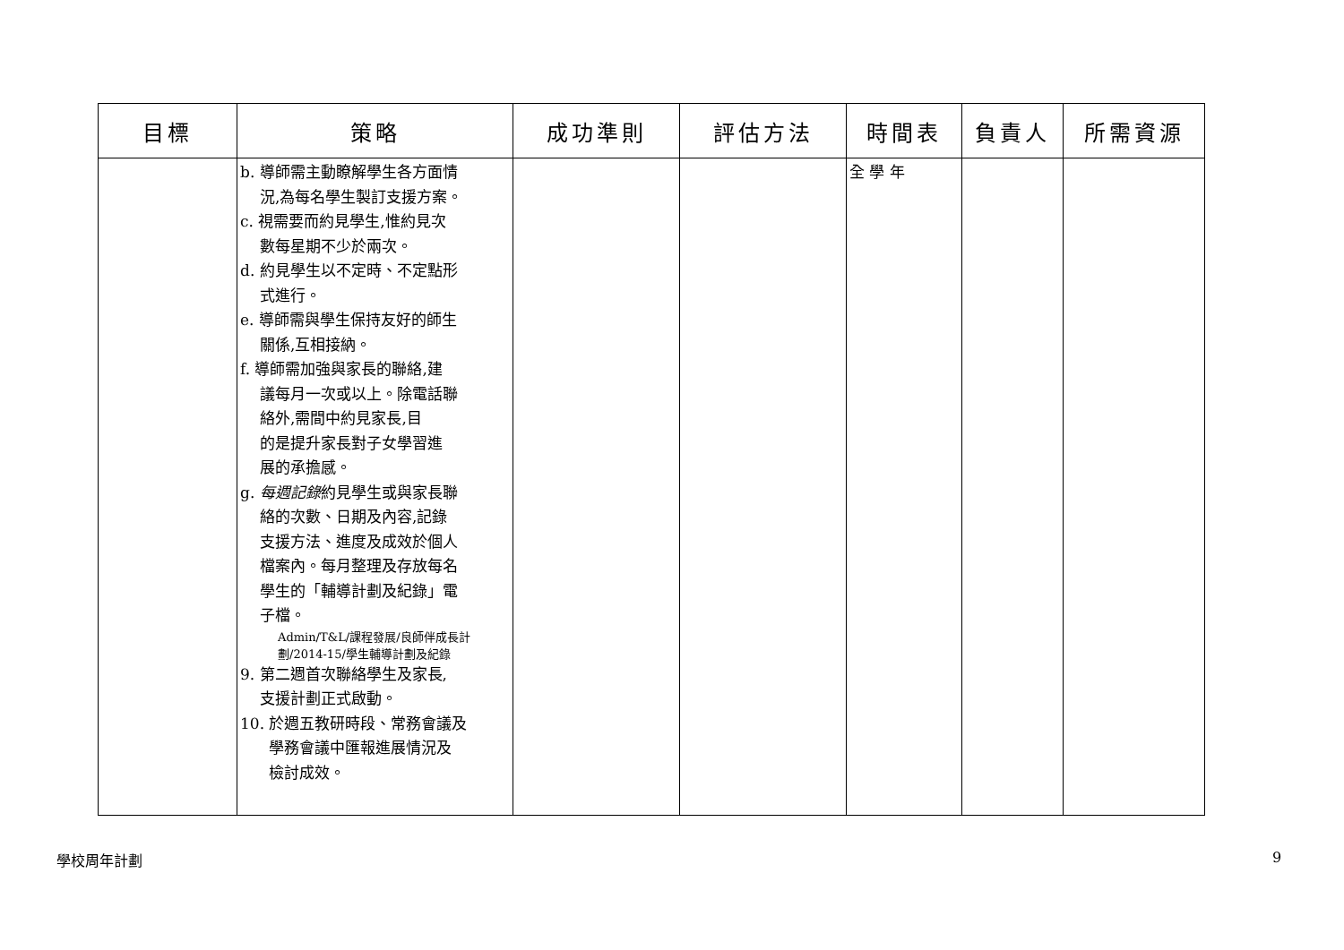| 目標 | 策略 | 成功準則 | 評估方法 | 時間表 | 負責人 | 所需資源 |
| --- | --- | --- | --- | --- | --- | --- |
| | b. 導師需主動瞭解學生各方面情 況,為每名學生製訂支援方案。 c. 視需要而約見學生,惟約見次 數每星期不少於兩次。 d. 約見學生以不定時、不定點形 式進行。 e. 導師需與學生保持友好的師生 關係,互相接納。 f. 導師需加強與家長的聯絡,建 議每月一次或以上。除電話聯 絡外,需間中約見家長,目 的是提升家長對子女學習進 展的承擔感。 g. 每週記錄 約見學生或與家長聯 絡的次數、日期及內容,記錄 支援方法、進度及成效於個人 檔案內。每月整理及存放每名 學生的「輔導計劃及紀錄」電 子檔。 Admin/T&L/課程發展/良師伴成長計劃/2014-15/學生輔導計劃及紀錄 9. 第二週首次聯絡學生及家長, 支援計劃正式啟動。 10. 於週五教研時段、常務會議及 學務會議中匯報進展情況及 檢討成效。 | | | 全 學 年 | | |
學校周年計劃 9